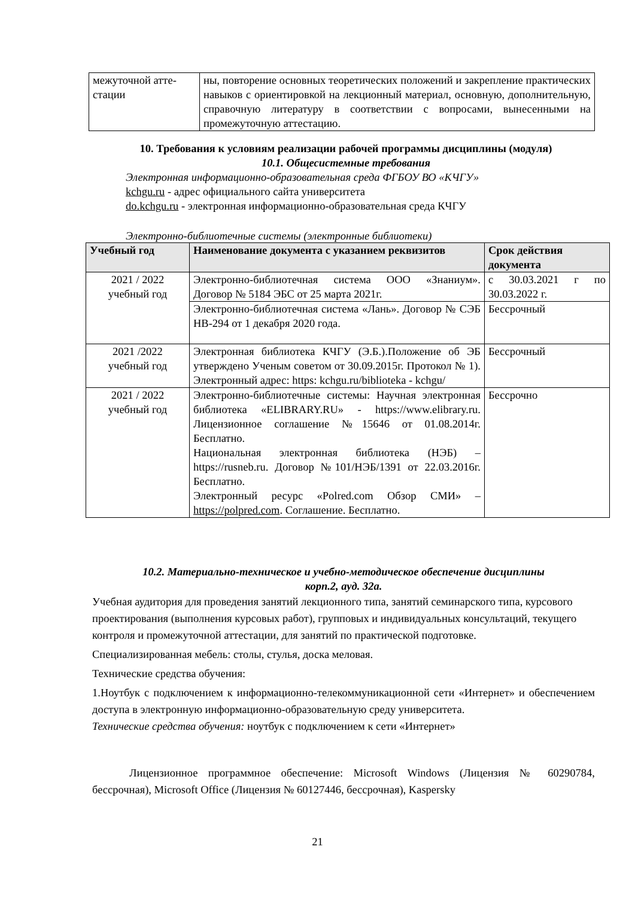| межуточной атте- стации | ны, повторение основных теоретических положений и закрепление практических навыков с ориентировкой на лекционный материал, основную, дополнительную, справочную литературу в соответствии с вопросами, вынесенными на промежуточную аттестацию. |
10. Требования к условиям реализации рабочей программы дисциплины (модуля)
10.1. Общесистемные требования
Электронная информационно-образовательная среда ФГБОУ ВО «КЧГУ»
kchgu.ru - адрес официального сайта университета
do.kchgu.ru - электронная информационно-образовательная среда КЧГУ
Электронно-библиотечные системы (электронные библиотеки)
| Учебный год | Наименование документа с указанием реквизитов | Срок действия документа |
| --- | --- | --- |
| 2021 / 2022 учебный год | Электронно-библиотечная система ООО «Знаниум». Договор № 5184 ЭБС от 25 марта 2021г. | с 30.03.2021 г по 30.03.2022 г. |
| | Электронно-библиотечная система «Лань». Договор № СЭБ НВ-294 от 1 декабря 2020 года. | Бессрочный |
| 2021 /2022 учебный год | Электронная библиотека КЧГУ (Э.Б.).Положение об ЭБ утверждено Ученым советом от 30.09.2015г. Протокол № 1). Электронный адрес: https: kchgu.ru/biblioteka - kchgu/ | Бессрочный |
| 2021 / 2022 учебный год | Электронно-библиотечные системы: Научная электронная библиотека «ELIBRARY.RU» - https://www.elibrary.ru. Лицензионное соглашение №15646 от 01.08.2014г. Бесплатно. Национальная электронная библиотека (НЭБ) – https://rusneb.ru. Договор №101/НЭБ/1391 от 22.03.2016г. Бесплатно. Электронный ресурс «Polred.com Обзор СМИ» – https://polpred.com . Соглашение. Бесплатно. | Бессрочно |
10.2. Материально-техническое и учебно-методическое обеспечение дисциплины
корп.2, ауд. 32а.
Учебная аудитория для проведения занятий лекционного типа, занятий семинарского типа, курсового проектирования (выполнения курсовых работ), групповых и индивидуальных консультаций, текущего контроля и промежуточной аттестации, для занятий по практической подготовке.
Специализированная мебель: столы, стулья, доска меловая.
Технические средства обучения:
1.Ноутбук с подключением к информационно-телекоммуникационной сети «Интернет» и обеспечением доступа в электронную информационно-образовательную среду университета.
Технические средства обучения: ноутбук с подключением к сети «Интернет»
Лицензионное программное обеспечение: Microsoft Windows (Лицензия № 60290784, бессрочная), Microsoft Office (Лицензия № 60127446, бессрочная), Kaspersky
21